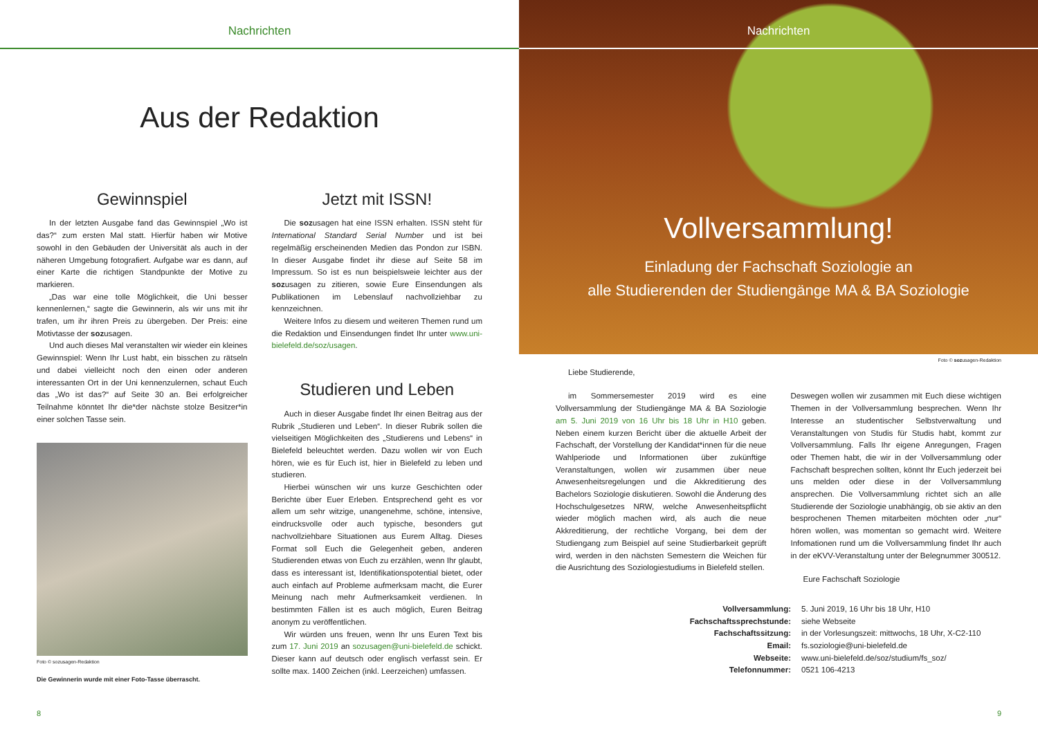Nachrichten
Aus der Redaktion
Gewinnspiel
In der letzten Ausgabe fand das Gewinnspiel „Wo ist das?“ zum ersten Mal statt. Hierfür haben wir Motive sowohl in den Gebäuden der Universität als auch in der näheren Umgebung fotografiert. Aufgabe war es dann, auf einer Karte die richtigen Standpunkte der Motive zu markieren.
„Das war eine tolle Möglichkeit, die Uni besser kennenlernen,“ sagte die Gewinnerin, als wir uns mit ihr trafen, um ihr ihren Preis zu übergeben. Der Preis: eine Motivtasse der sozusagen.
Und auch dieses Mal veranstalten wir wieder ein kleines Gewinnspiel: Wenn Ihr Lust habt, ein bisschen zu rätseln und dabei vielleicht noch den einen oder anderen interessanten Ort in der Uni kennenzulernen, schaut Euch das „Wo ist das?“ auf Seite 30 an. Bei erfolgreicher Teilnahme könntet Ihr die*der nächste stolze Besitzer*in einer solchen Tasse sein.
Foto © sozusagen-Redaktion
Die Gewinnerin wurde mit einer Foto-Tasse überrascht.
Jetzt mit ISSN!
Die sozusagen hat eine ISSN erhalten. ISSN steht für International Standard Serial Number und ist bei regelmäßig erscheinenden Medien das Pondon zur ISBN. In dieser Ausgabe findet ihr diese auf Seite 58 im Impressum. So ist es nun beispielsweie leichter aus der sozusagen zu zitieren, sowie Eure Einsendungen als Publikationen im Lebenslauf nachvollziehbar zu kennzeichnen.
Weitere Infos zu diesem und weiteren Themen rund um die Redaktion und Einsendungen findet Ihr unter www.uni-bielefeld.de/soz/usagen.
Studieren und Leben
Auch in dieser Ausgabe findet Ihr einen Beitrag aus der Rubrik „Studieren und Leben“. In dieser Rubrik sollen die vielseitigen Möglichkeiten des „Studierens und Lebens“ in Bielefeld beleuchtet werden. Dazu wollen wir von Euch hören, wie es für Euch ist, hier in Bielefeld zu leben und studieren.
Hierbei wünschen wir uns kurze Geschichten oder Berichte über Euer Erleben. Entsprechend geht es vor allem um sehr witzige, unangenehme, schöne, intensive, eindrucksvolle oder auch typische, besonders gut nachvollziehbare Situationen aus Eurem Alltag. Dieses Format soll Euch die Gelegenheit geben, anderen Studierenden etwas von Euch zu erzählen, wenn Ihr glaubt, dass es interessant ist, Identifikationspotential bietet, oder auch einfach auf Probleme aufmerksam macht, die Eurer Meinung nach mehr Aufmerksamkeit verdienen. In bestimmten Fällen ist es auch möglich, Euren Beitrag anonym zu veröffentlichen.
Wir würden uns freuen, wenn Ihr uns Euren Text bis zum 17. Juni 2019 an sozusagen@uni-bielefeld.de schickt. Dieser kann auf deutsch oder englisch verfasst sein. Er sollte max. 1400 Zeichen (inkl. Leerzeichen) umfassen.
8
Nachrichten
Vollversammlung!
Einladung der Fachschaft Soziologie an
alle Studierenden der Studiengänge MA & BA Soziologie
Foto © sozusagen-Redaktion
Liebe Studierende,
im Sommersemester 2019 wird es eine Vollversammlung der Studiengänge MA & BA Soziologie am 5. Juni 2019 von 16 Uhr bis 18 Uhr in H10 geben. Neben einem kurzen Bericht über die aktuelle Arbeit der Fachschaft, der Vorstellung der Kandidat*innen für die neue Wahlperiode und Informationen über zukünftige Veranstaltungen, wollen wir zusammen über neue Anwesenheitsregelungen und die Akkreditierung des Bachelors Soziologie diskutieren. Sowohl die Änderung des Hochschulgesetzes NRW, welche Anwesenheitspflicht wieder möglich machen wird, als auch die neue Akkreditierung, der rechtliche Vorgang, bei dem der Studiengang zum Beispiel auf seine Studierbarkeit geprüft wird, werden in den nächsten Semestern die Weichen für die Ausrichtung des Soziologiestudiums in Bielefeld stellen.
Deswegen wollen wir zusammen mit Euch diese wichtigen Themen in der Vollversammlung besprechen. Wenn Ihr Interesse an studentischer Selbstverwaltung und Veranstaltungen von Studis für Studis habt, kommt zur Vollversammlung. Falls Ihr eigene Anregungen, Fragen oder Themen habt, die wir in der Vollversammlung oder Fachschaft besprechen sollten, könnt Ihr Euch jederzeit bei uns melden oder diese in der Vollversammlung ansprechen. Die Vollversammlung richtet sich an alle Studierende der Soziologie unabhängig, ob sie aktiv an den besprochenen Themen mitarbeiten möchten oder „nur“ hören wollen, was momentan so gemacht wird. Weitere Infomationen rund um die Vollversammlung findet Ihr auch in der eKVV-Veranstaltung unter der Belegnummer 300512.
Eure Fachschaft Soziologie
Vollversammlung:
5. Juni 2019, 16 Uhr bis 18 Uhr, H10
Fachschaftssprechstunde:
siehe Webseite
Fachschaftssitzung:
in der Vorlesungszeit: mittwochs, 18 Uhr, X-C2-110
Email:
fs.soziologie@uni-bielefeld.de
Webseite:
www.uni-bielefeld.de/soz/studium/fs_soz/
Telefonnummer:
0521 106-4213
9